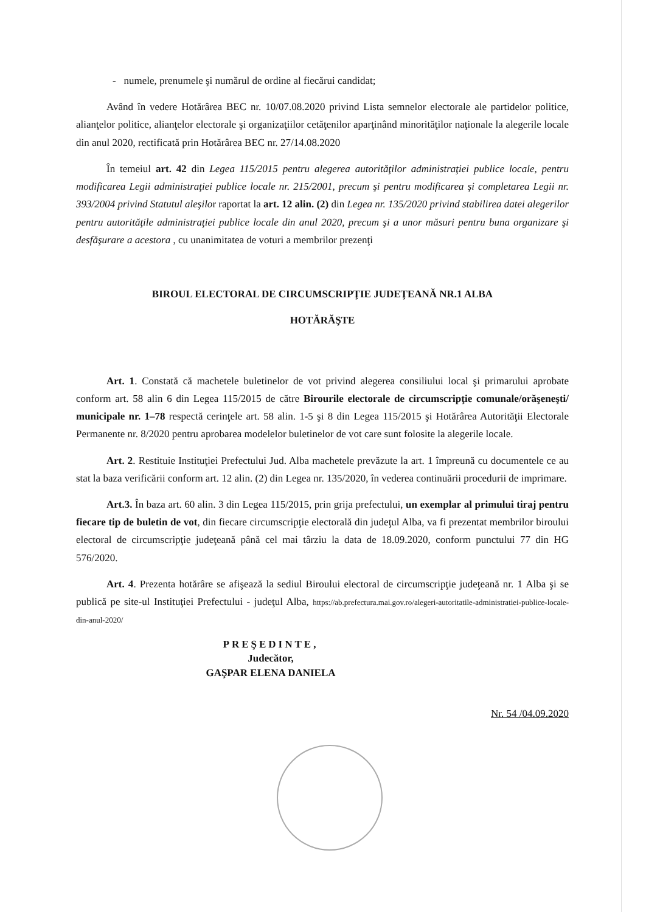- numele, prenumele şi numărul de ordine al fiecărui candidat;
Având în vedere Hotărârea BEC nr. 10/07.08.2020 privind Lista semnelor electorale ale partidelor politice, alianţelor politice, alianţelor electorale şi organizaţiilor cetăţenilor aparţinând minorităţilor naţionale la alegerile locale din anul 2020, rectificată prin Hotărârea BEC nr. 27/14.08.2020
În temeiul art. 42 din Legea 115/2015 pentru alegerea autorităţilor administraţiei publice locale, pentru modificarea Legii administraţiei publice locale nr. 215/2001, precum şi pentru modificarea şi completarea Legii nr. 393/2004 privind Statutul aleşilor raportat la art. 12 alin. (2) din Legea nr. 135/2020 privind stabilirea datei alegerilor pentru autorităţile administraţiei publice locale din anul 2020, precum şi a unor măsuri pentru buna organizare şi desfăşurare a acestora , cu unanimitatea de voturi a membrilor prezenţi
BIROUL ELECTORAL DE CIRCUMSCRIPŢIE JUDEŢEANĂ NR.1 ALBA
HOTĂRĂŞTE
Art. 1. Constată că machetele buletinelor de vot privind alegerea consiliului local şi primarului aprobate conform art. 58 alin 6 din Legea 115/2015 de către Birourile electorale de circumscripţie comunale/orăşeneşti/ municipale nr. 1–78 respectă cerinţele art. 58 alin. 1-5 şi 8 din Legea 115/2015 şi Hotărârea Autorităţii Electorale Permanente nr. 8/2020 pentru aprobarea modelelor buletinelor de vot care sunt folosite la alegerile locale.
Art. 2. Restituie Instituţiei Prefectului Jud. Alba machetele prevăzute la art. 1 împreună cu documentele ce au stat la baza verificării conform art. 12 alin. (2) din Legea nr. 135/2020, în vederea continuării procedurii de imprimare.
Art.3. În baza art. 60 alin. 3 din Legea 115/2015, prin grija prefectului, un exemplar al primului tiraj pentru fiecare tip de buletin de vot, din fiecare circumscripţie electorală din judeţul Alba, va fi prezentat membrilor biroului electoral de circumscripţie judeţeană până cel mai târziu la data de 18.09.2020, conform punctului 77 din HG 576/2020.
Art. 4. Prezenta hotărâre se afişează la sediul Biroului electoral de circumscripţie judeţeană nr. 1 Alba şi se publică pe site-ul Instituţiei Prefectului - judeţul Alba, https://ab.prefectura.mai.gov.ro/alegeri-autoritatile-administratiei-publice-locale-din-anul-2020/
PREŞEDINTE,
Judecător,
GAŞPAR ELENA DANIELA
Nr. 54 /04.09.2020